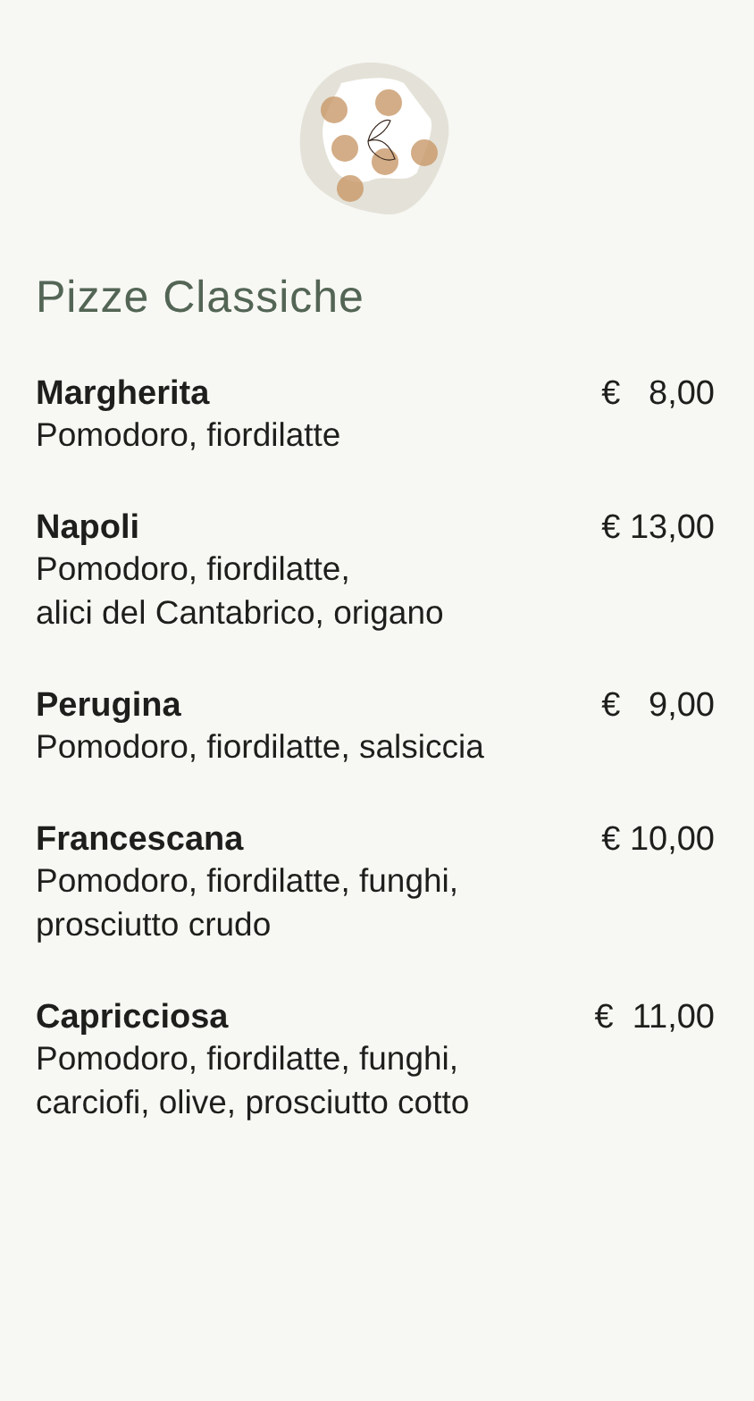Pizze Classiche
Margherita
Pomodoro, fiordilatte
€ 8,00
Napoli
Pomodoro, fiordilatte,
alici del Cantabrico, origano
€ 13,00
Perugina
Pomodoro, fiordilatte, salsiccia
€ 9,00
Francescana
Pomodoro, fiordilatte, funghi,
prosciutto crudo
€ 10,00
Capricciosa
Pomodoro, fiordilatte, funghi,
carciofi, olive, prosciutto cotto
€ 11,00